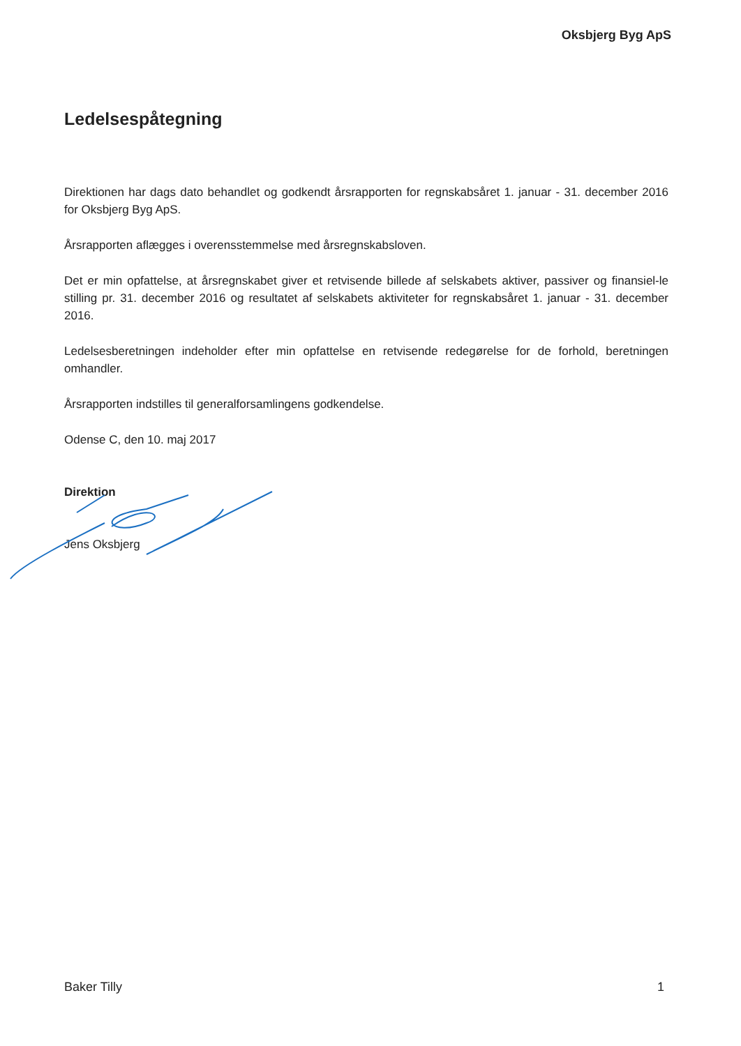Oksbjerg Byg ApS
Ledelsespåtegning
Direktionen har dags dato behandlet og godkendt årsrapporten for regnskabsåret 1. januar - 31. december 2016 for Oksbjerg Byg ApS.
Årsrapporten aflægges i overensstemmelse med årsregnskabsloven.
Det er min opfattelse, at årsregnskabet giver et retvisende billede af selskabets aktiver, passiver og finansiel-le stilling pr. 31. december 2016 og resultatet af selskabets aktiviteter for regnskabsåret 1. januar - 31. december 2016.
Ledelsesberetningen indeholder efter min opfattelse en retvisende redegørelse for de forhold, beretningen omhandler.
Årsrapporten indstilles til generalforsamlingens godkendelse.
Odense C, den 10. maj 2017
Direktion
Jens Oksbjerg
Baker Tilly 1